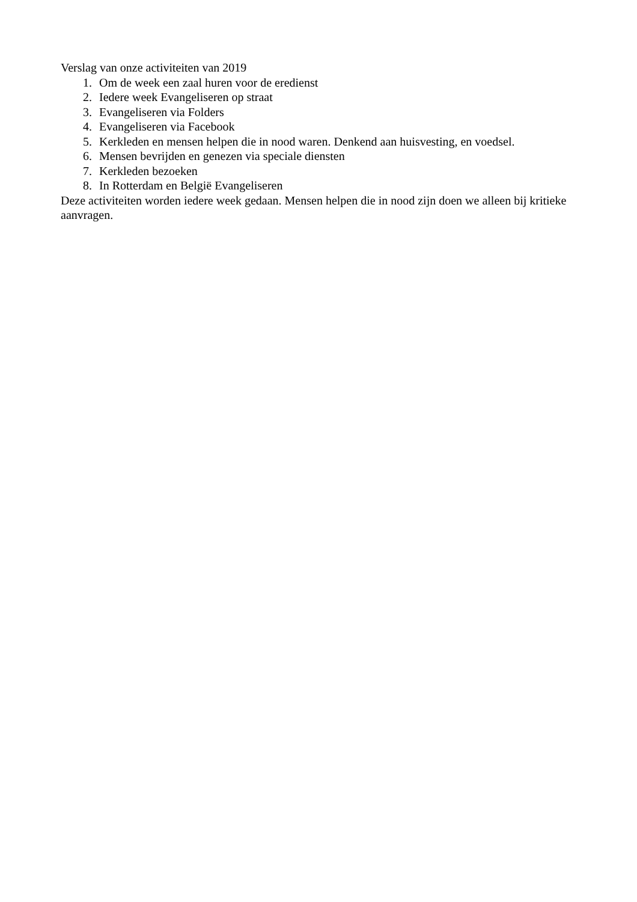Verslag van onze activiteiten van 2019
1. Om de week een zaal huren voor de eredienst
2. Iedere week Evangeliseren op straat
3. Evangeliseren via Folders
4. Evangeliseren via Facebook
5. Kerkleden en mensen helpen die in nood waren. Denkend aan huisvesting, en voedsel.
6. Mensen bevrijden en genezen via speciale diensten
7. Kerkleden bezoeken
8. In Rotterdam en België Evangeliseren
Deze activiteiten worden iedere week gedaan. Mensen helpen die in nood zijn doen we alleen bij kritieke aanvragen.